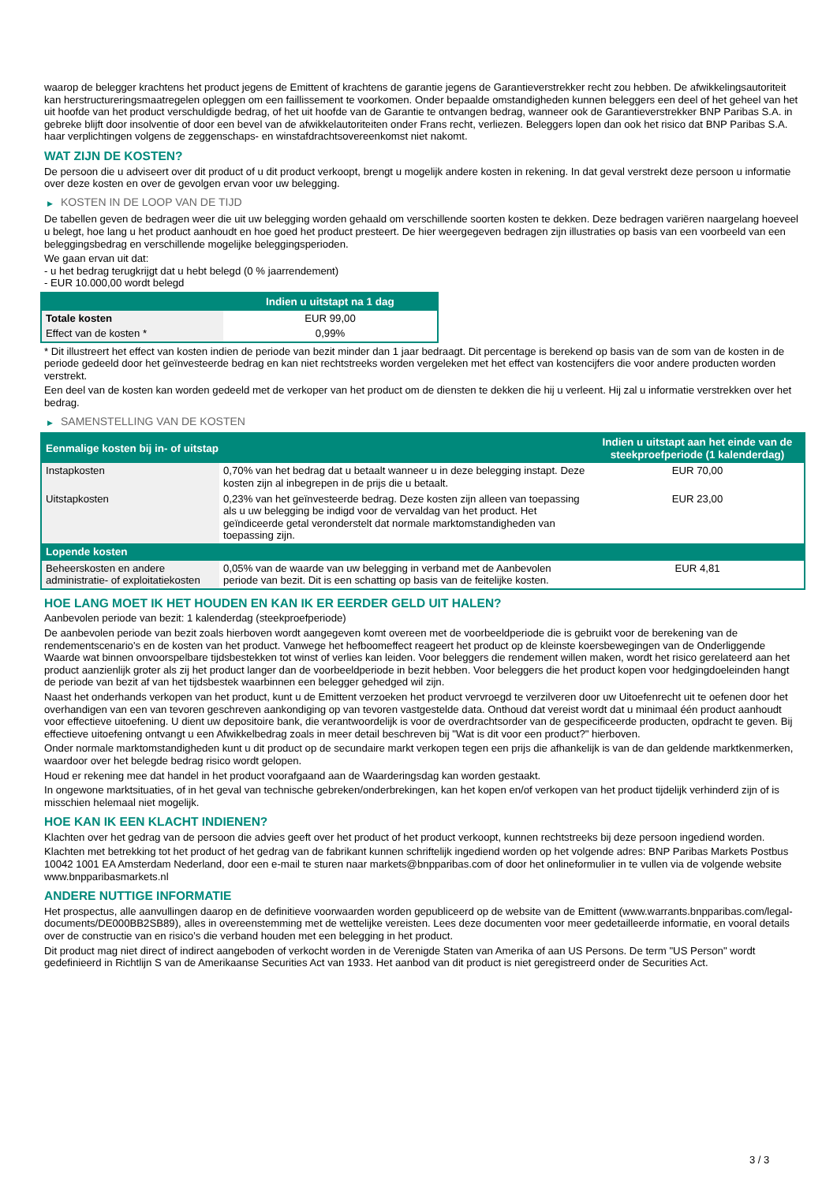waarop de belegger krachtens het product jegens de Emittent of krachtens de garantie jegens de Garantieverstrekker recht zou hebben. De afwikkelingsautoriteit kan herstructureringsmaatregelen opleggen om een faillissement te voorkomen. Onder bepaalde omstandigheden kunnen beleggers een deel of het geheel van het uit hoofde van het product verschuldigde bedrag, of het uit hoofde van de Garantie te ontvangen bedrag, wanneer ook de Garantieverstrekker BNP Paribas S.A. in gebreke blijft door insolventie of door een bevel van de afwikkelautoriteiten onder Frans recht, verliezen. Beleggers lopen dan ook het risico dat BNP Paribas S.A. haar verplichtingen volgens de zeggenschaps- en winstafdrachtsovereenkomst niet nakomt.
WAT ZIJN DE KOSTEN?
De persoon die u adviseert over dit product of u dit product verkoopt, brengt u mogelijk andere kosten in rekening. In dat geval verstrekt deze persoon u informatie over deze kosten en over de gevolgen ervan voor uw belegging.
▶ KOSTEN IN DE LOOP VAN DE TIJD
De tabellen geven de bedragen weer die uit uw belegging worden gehaald om verschillende soorten kosten te dekken. Deze bedragen variëren naargelang hoeveel u belegt, hoe lang u het product aanhoudt en hoe goed het product presteert. De hier weergegeven bedragen zijn illustraties op basis van een voorbeeld van een beleggingsbedrag en verschillende mogelijke beleggingsperioden.
We gaan ervan uit dat:
- u het bedrag terugkrijgt dat u hebt belegd (0 % jaarrendement)
- EUR 10.000,00 wordt belegd
| | Indien u uitstapt na 1 dag |
| --- | --- |
| Totale kosten | EUR 99,00 |
| Effect van de kosten * | 0,99% |
* Dit illustreert het effect van kosten indien de periode van bezit minder dan 1 jaar bedraagt. Dit percentage is berekend op basis van de som van de kosten in de periode gedeeld door het geïnvesteerde bedrag en kan niet rechtstreeks worden vergeleken met het effect van kostencijfers die voor andere producten worden verstrekt.
Een deel van de kosten kan worden gedeeld met de verkoper van het product om de diensten te dekken die hij u verleent. Hij zal u informatie verstrekken over het bedrag.
▶ SAMENSTELLING VAN DE KOSTEN
| Eenmalige kosten bij in- of uitstap | | Indien u uitstapt aan het einde van de steekproefperiode (1 kalenderdag) |
| --- | --- | --- |
| Instapkosten | 0,70% van het bedrag dat u betaalt wanneer u in deze belegging instapt. Deze kosten zijn al inbegrepen in de prijs die u betaalt. | EUR 70,00 |
| Uitstapkosten | 0,23% van het geïnvesteerde bedrag. Deze kosten zijn alleen van toepassing als u uw belegging be indigd voor de vervaldag van het product. Het geïndiceerde getal veronderstelt dat normale marktomstandigheden van toepassing zijn. | EUR 23,00 |
| Lopende kosten | | |
| Beheerskosten en andere administratie- of exploitatiekosten | 0,05% van de waarde van uw belegging in verband met de Aanbevolen periode van bezit. Dit is een schatting op basis van de feitelijke kosten. | EUR 4,81 |
HOE LANG MOET IK HET HOUDEN EN KAN IK ER EERDER GELD UIT HALEN?
Aanbevolen periode van bezit: 1 kalenderdag (steekproefperiode)
De aanbevolen periode van bezit zoals hierboven wordt aangegeven komt overeen met de voorbeeldperiode die is gebruikt voor de berekening van de rendementscenario's en de kosten van het product. Vanwege het hefboomeffect reageert het product op de kleinste koersbewegingen van de Onderliggende Waarde wat binnen onvoorspelbare tijdsbestekken tot winst of verlies kan leiden. Voor beleggers die rendement willen maken, wordt het risico gerelateerd aan het product aanzienlijk groter als zij het product langer dan de voorbeeldperiode in bezit hebben. Voor beleggers die het product kopen voor hedgingdoeleinden hangt de periode van bezit af van het tijdsbestek waarbinnen een belegger gehedged wil zijn.
Naast het onderhands verkopen van het product, kunt u de Emittent verzoeken het product vervroegd te verzilveren door uw Uitoefenrecht uit te oefenen door het overhandigen van een van tevoren geschreven aankondiging op van tevoren vastgestelde data. Onthoud dat vereist wordt dat u minimaal één product aanhoudt voor effectieve uitoefening. U dient uw depositoire bank, die verantwoordelijk is voor de overdrachtsorder van de gespecificeerde producten, opdracht te geven. Bij effectieve uitoefening ontvangt u een Afwikkelbedrag zoals in meer detail beschreven bij "Wat is dit voor een product?" hierboven.
Onder normale marktomstandigheden kunt u dit product op de secundaire markt verkopen tegen een prijs die afhankelijk is van de dan geldende marktkenmerken, waardoor over het belegde bedrag risico wordt gelopen.
Houd er rekening mee dat handel in het product voorafgaand aan de Waarderingsdag kan worden gestaakt.
In ongewone marktsituaties, of in het geval van technische gebreken/onderbrekingen, kan het kopen en/of verkopen van het product tijdelijk verhinderd zijn of is misschien helemaal niet mogelijk.
HOE KAN IK EEN KLACHT INDIENEN?
Klachten over het gedrag van de persoon die advies geeft over het product of het product verkoopt, kunnen rechtstreeks bij deze persoon ingediend worden.
Klachten met betrekking tot het product of het gedrag van de fabrikant kunnen schriftelijk ingediend worden op het volgende adres: BNP Paribas Markets Postbus 10042 1001 EA Amsterdam Nederland, door een e-mail te sturen naar markets@bnpparibas.com of door het onlineformulier in te vullen via de volgende website www.bnpparibasmarkets.nl
ANDERE NUTTIGE INFORMATIE
Het prospectus, alle aanvullingen daarop en de definitieve voorwaarden worden gepubliceerd op de website van de Emittent (www.warrants.bnpparibas.com/legal-documents/DE000BB2SB89), alles in overeenstemming met de wettelijke vereisten. Lees deze documenten voor meer gedetailleerde informatie, en vooral details over de constructie van en risico’s die verband houden met een belegging in het product.
Dit product mag niet direct of indirect aangeboden of verkocht worden in de Verenigde Staten van Amerika of aan US Persons. De term "US Person" wordt gedefinieerd in Richtlijn S van de Amerikaanse Securities Act van 1933. Het aanbod van dit product is niet geregistreerd onder de Securities Act.
3 / 3